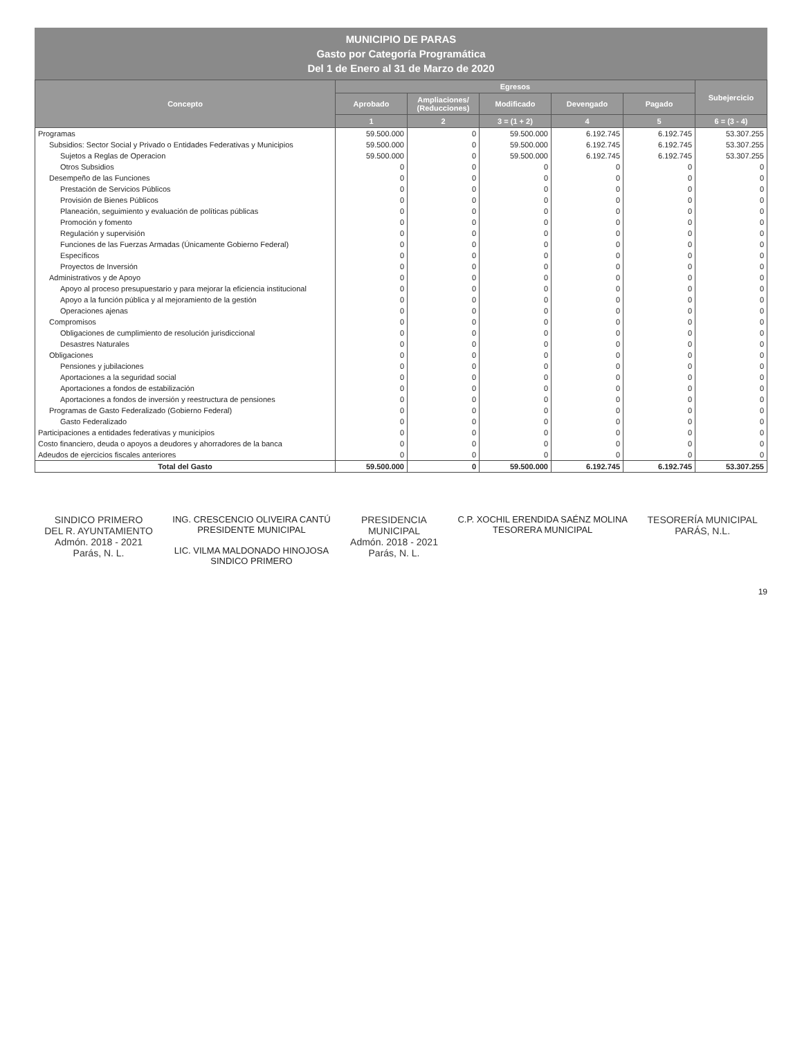MUNICIPIO DE PARAS
Gasto por Categoría Programática
Del 1 de Enero al 31 de Marzo de 2020
| Concepto | Egresos | | | | | Subejercicio |
| --- | --- | --- | --- | --- | --- | --- |
| | Aprobado | Ampliaciones/ (Reducciones) | Modificado | Devengado | Pagado | |
| | 1 | 2 | 3 = (1 + 2) | 4 | 5 | 6 = (3 - 4) |
| Programas | 59.500.000 | 0 | 59.500.000 | 6.192.745 | 6.192.745 | 53.307.255 |
| Subsidios: Sector Social y Privado o Entidades Federativas y Municipios | 59.500.000 | 0 | 59.500.000 | 6.192.745 | 6.192.745 | 53.307.255 |
| Sujetos a Reglas de Operacion | 59.500.000 | 0 | 59.500.000 | 6.192.745 | 6.192.745 | 53.307.255 |
| Otros Subsidios | 0 | 0 | 0 | 0 | 0 | 0 |
| Desempeño de las Funciones | 0 | 0 | 0 | 0 | 0 | 0 |
| Prestación de Servicios Públicos | 0 | 0 | 0 | 0 | 0 | 0 |
| Provisión de Bienes Públicos | 0 | 0 | 0 | 0 | 0 | 0 |
| Planeación, seguimiento y evaluación de políticas públicas | 0 | 0 | 0 | 0 | 0 | 0 |
| Promoción y fomento | 0 | 0 | 0 | 0 | 0 | 0 |
| Regulación y supervisión | 0 | 0 | 0 | 0 | 0 | 0 |
| Funciones de las Fuerzas Armadas (Únicamente Gobierno Federal) | 0 | 0 | 0 | 0 | 0 | 0 |
| Específicos | 0 | 0 | 0 | 0 | 0 | 0 |
| Proyectos de Inversión | 0 | 0 | 0 | 0 | 0 | 0 |
| Administrativos y de Apoyo | 0 | 0 | 0 | 0 | 0 | 0 |
| Apoyo al proceso presupuestario y para mejorar la eficiencia institucional | 0 | 0 | 0 | 0 | 0 | 0 |
| Apoyo a la función pública y al mejoramiento de la gestión | 0 | 0 | 0 | 0 | 0 | 0 |
| Operaciones ajenas | 0 | 0 | 0 | 0 | 0 | 0 |
| Compromisos | 0 | 0 | 0 | 0 | 0 | 0 |
| Obligaciones de cumplimiento de resolución jurisdiccional | 0 | 0 | 0 | 0 | 0 | 0 |
| Desastres Naturales | 0 | 0 | 0 | 0 | 0 | 0 |
| Obligaciones | 0 | 0 | 0 | 0 | 0 | 0 |
| Pensiones y jubilaciones | 0 | 0 | 0 | 0 | 0 | 0 |
| Aportaciones a la seguridad social | 0 | 0 | 0 | 0 | 0 | 0 |
| Aportaciones a fondos de estabilización | 0 | 0 | 0 | 0 | 0 | 0 |
| Aportaciones a fondos de inversión y reestructura de pensiones | 0 | 0 | 0 | 0 | 0 | 0 |
| Programas de Gasto Federalizado (Gobierno Federal) | 0 | 0 | 0 | 0 | 0 | 0 |
| Gasto Federalizado | 0 | 0 | 0 | 0 | 0 | 0 |
| Participaciones a entidades federativas y municipios | 0 | 0 | 0 | 0 | 0 | 0 |
| Costo financiero, deuda o apoyos a deudores y ahorradores de la banca | 0 | 0 | 0 | 0 | 0 | 0 |
| Adeudos de ejercicios fiscales anteriores | 0 | 0 | 0 | 0 | 0 | 0 |
| Total del Gasto | 59.500.000 | 0 | 59.500.000 | 6.192.745 | 6.192.745 | 53.307.255 |
SINDICO PRIMERO
DEL R. AYUNTAMIENTO
Admón. 2018 - 2021
Parás, N. L.
ING. CRESCENCIO OLIVEIRA CANTÚ
PRESIDENTE MUNICIPAL
LIC. VILMA MALDONADO HINOJOSA
SINDICO PRIMERO
PRESIDENCIA
MUNICIPAL
Admón. 2018 - 2021
Parás, N. L.
C.P. XOCHIL ERENDIDA SAÉNZ MOLINA
TESORERA MUNICIPAL
TESORERÍA MUNICIPAL
PARÁS, N.L.
19